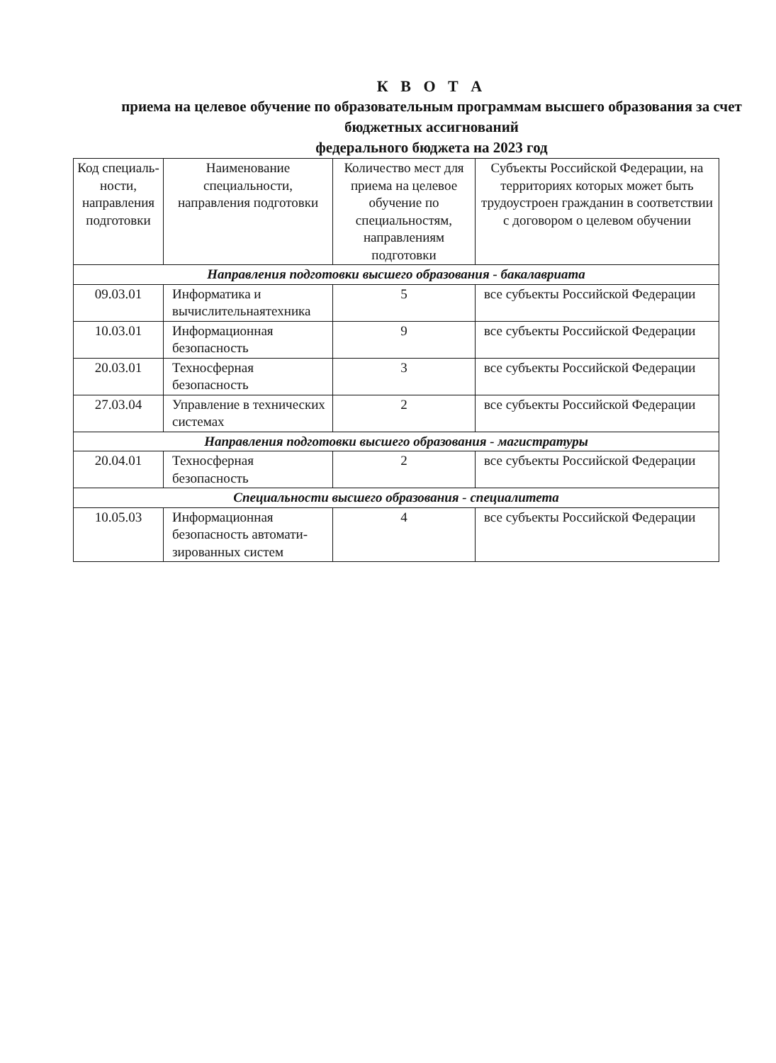К В О Т А
приема на целевое обучение по образовательным программам высшего образования за счет бюджетных ассигнований
федерального бюджета на 2023 год
| Код специаль-ности, направления подготовки | Наименование специальности, направления подготовки | Количество мест для приема на целевое обучение по специальностям, направлениям подготовки | Субъекты Российской Федерации, на территориях которых может быть трудоустроен гражданин в соответствии с договором о целевом обучении |
| --- | --- | --- | --- |
| Направления подготовки высшего образования - бакалавриата | | | |
| 09.03.01 | Информатика и вычислительнаятехника | 5 | все субъекты Российской Федерации |
| 10.03.01 | Информационная безопасность | 9 | все субъекты Российской Федерации |
| 20.03.01 | Техносферная безопасность | 3 | все субъекты Российской Федерации |
| 27.03.04 | Управление в технических системах | 2 | все субъекты Российской Федерации |
| Направления подготовки высшего образования - магистратуры | | | |
| 20.04.01 | Техносферная безопасность | 2 | все субъекты Российской Федерации |
| Специальности высшего образования - специалитета | | | |
| 10.05.03 | Информационная безопасность автомати-зированных систем | 4 | все субъекты Российской Федерации |